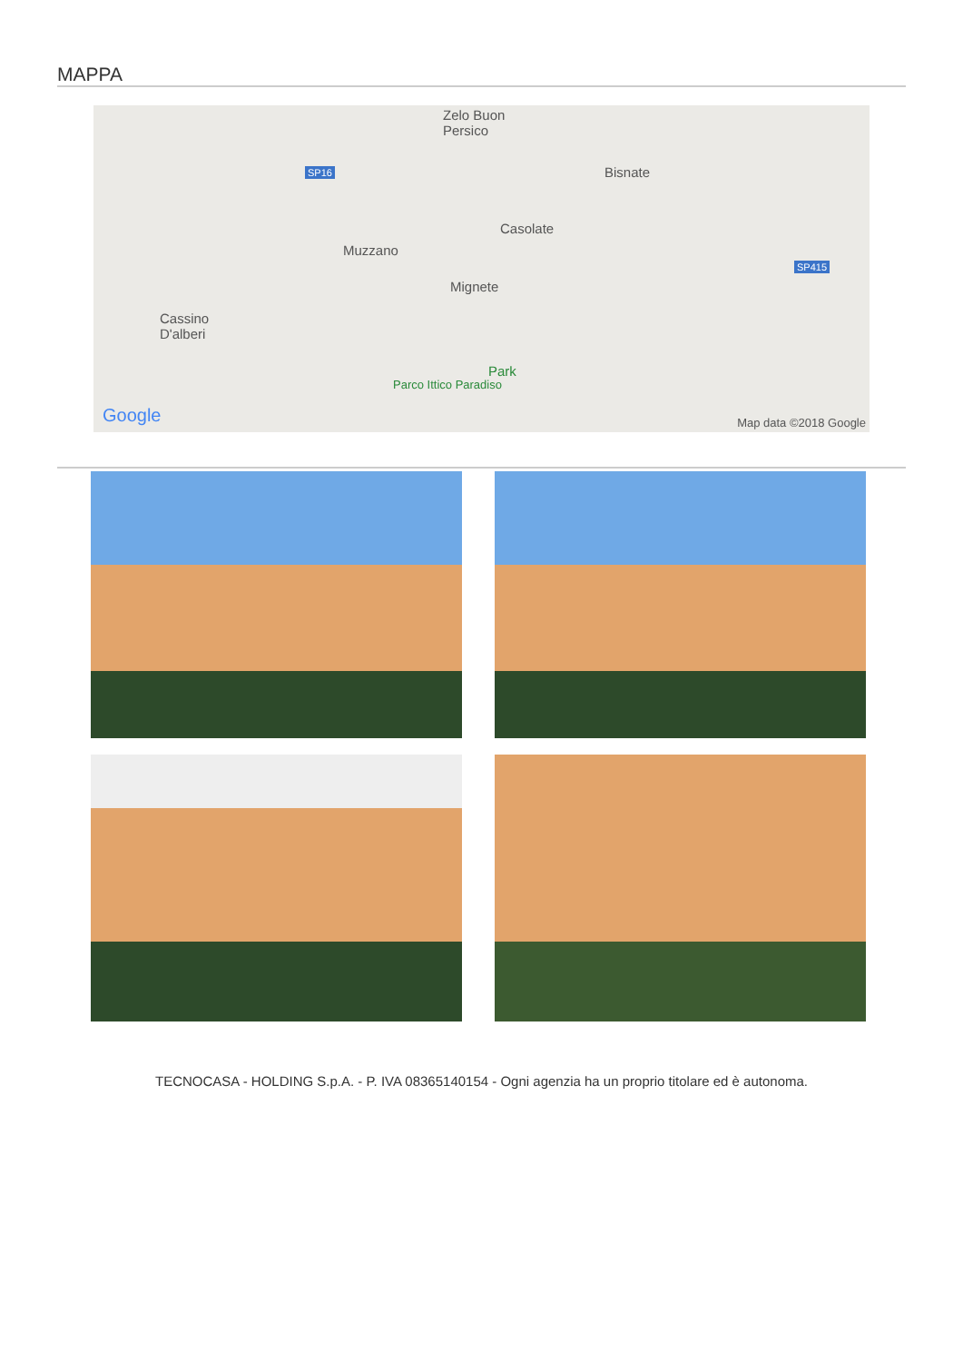MAPPA
Zelo Buon
Persico
Bisnate
Casolate
Muzzano
Mignete
Cassino
D'alberi
Park
Parco Ittico Paradiso
SP16
SP415
Google Map data ©2018 Google
TECNOCASA - HOLDING S.p.A. - P. IVA 08365140154 - Ogni agenzia ha un proprio titolare ed è autonoma.